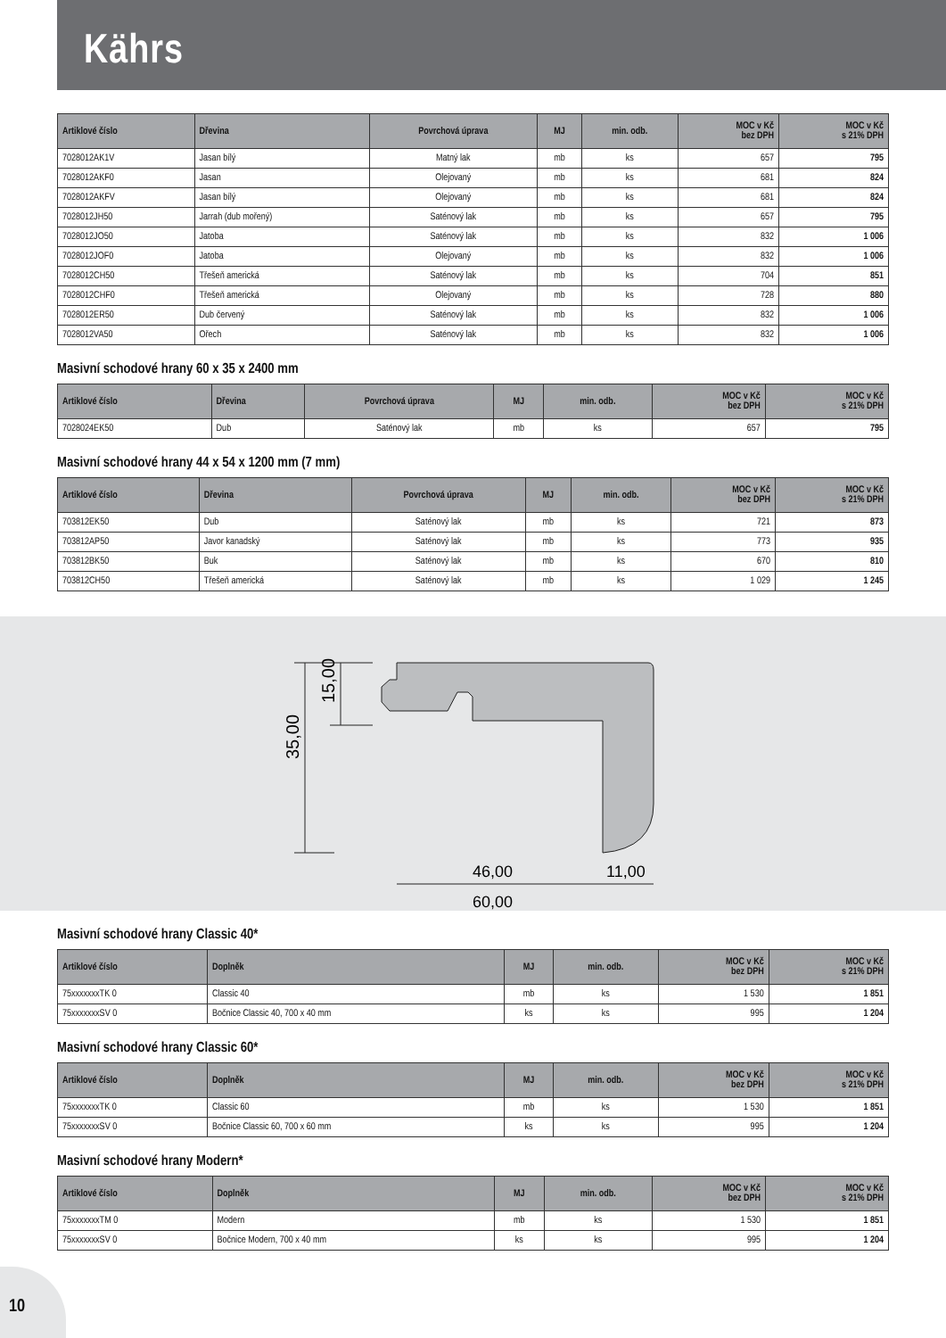Kährs
| Artiklové číslo | Dřevina | Povrchová úprava | MJ | min. odb. | MOC v Kč bez DPH | MOC v Kč s 21% DPH |
| --- | --- | --- | --- | --- | --- | --- |
| 7028012AK1V | Jasan bílý | Matný lak | mb | ks | 657 | 795 |
| 7028012AKF0 | Jasan | Olejovaný | mb | ks | 681 | 824 |
| 7028012AKFV | Jasan bílý | Olejovaný | mb | ks | 681 | 824 |
| 7028012JH50 | Jarrah (dub mořený) | Saténový lak | mb | ks | 657 | 795 |
| 7028012JO50 | Jatoba | Saténový lak | mb | ks | 832 | 1 006 |
| 7028012JOF0 | Jatoba | Olejovaný | mb | ks | 832 | 1 006 |
| 7028012CH50 | Třešeň americká | Saténový lak | mb | ks | 704 | 851 |
| 7028012CHF0 | Třešeň americká | Olejovaný | mb | ks | 728 | 880 |
| 7028012ER50 | Dub červený | Saténový lak | mb | ks | 832 | 1 006 |
| 7028012VA50 | Ořech | Saténový lak | mb | ks | 832 | 1 006 |
Masivní schodové hrany 60 x 35 x 2400 mm
| Artiklové číslo | Dřevina | Povrchová úprava | MJ | min. odb. | MOC v Kč bez DPH | MOC v Kč s 21% DPH |
| --- | --- | --- | --- | --- | --- | --- |
| 7028024EK50 | Dub | Saténový lak | mb | ks | 657 | 795 |
Masivní schodové hrany 44 x 54 x 1200 mm (7 mm)
| Artiklové číslo | Dřevina | Povrchová úprava | MJ | min. odb. | MOC v Kč bez DPH | MOC v Kč s 21% DPH |
| --- | --- | --- | --- | --- | --- | --- |
| 703812EK50 | Dub | Saténový lak | mb | ks | 721 | 873 |
| 703812AP50 | Javor kanadský | Saténový lak | mb | ks | 773 | 935 |
| 703812BK50 | Buk | Saténový lak | mb | ks | 670 | 810 |
| 703812CH50 | Třešeň americká | Saténový lak | mb | ks | 1 029 | 1 245 |
35,00
15,00
46,00
11,00
60,00
Masivní schodové hrany Classic 40*
| Artiklové číslo | Doplněk | MJ | min. odb. | MOC v Kč bez DPH | MOC v Kč s 21% DPH |
| --- | --- | --- | --- | --- | --- |
| 75xxxxxxxTK 0 | Classic 40 | mb | ks | 1 530 | 1 851 |
| 75xxxxxxxSV 0 | Bočnice Classic 40, 700 x 40 mm | ks | ks | 995 | 1 204 |
Masivní schodové hrany Classic 60*
| Artiklové číslo | Doplněk | MJ | min. odb. | MOC v Kč bez DPH | MOC v Kč s 21% DPH |
| --- | --- | --- | --- | --- | --- |
| 75xxxxxxxTK 0 | Classic 60 | mb | ks | 1 530 | 1 851 |
| 75xxxxxxxSV 0 | Bočnice Classic 60, 700 x 60 mm | ks | ks | 995 | 1 204 |
Masivní schodové hrany Modern*
| Artiklové číslo | Doplněk | MJ | min. odb. | MOC v Kč bez DPH | MOC v Kč s 21% DPH |
| --- | --- | --- | --- | --- | --- |
| 75xxxxxxxTM 0 | Modern | mb | ks | 1 530 | 1 851 |
| 75xxxxxxxSV 0 | Bočnice Modern, 700 x 40 mm | ks | ks | 995 | 1 204 |
10